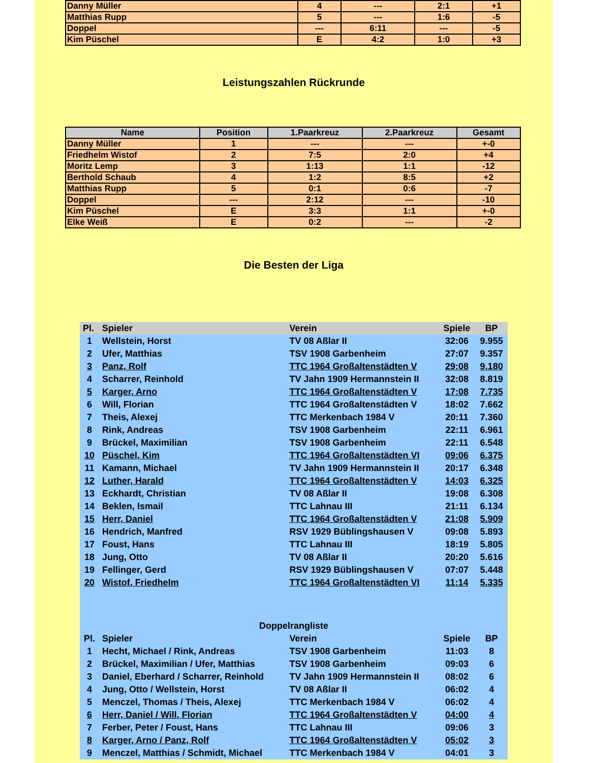| Danny Müller | 4 | --- | 2:1 | +1 |
| Matthias Rupp | 5 | --- | 1:6 | -5 |
| Doppel | --- | 6:11 | --- | -5 |
| Kim Püschel | E | 4:2 | 1:0 | +3 |
Leistungszahlen Rückrunde
| Name | Position | 1.Paarkreuz | 2.Paarkreuz | Gesamt |
| --- | --- | --- | --- | --- |
| Danny Müller | 1 | --- | --- | +-0 |
| Friedhelm Wistof | 2 | 7:5 | 2:0 | +4 |
| Moritz Lemp | 3 | 1:13 | 1:1 | -12 |
| Berthold Schaub | 4 | 1:2 | 8:5 | +2 |
| Matthias Rupp | 5 | 0:1 | 0:6 | -7 |
| Doppel | --- | 2:12 | --- | -10 |
| Kim Püschel | E | 3:3 | 1:1 | +-0 |
| Elke Weiß | E | 0:2 | --- | -2 |
Die Besten der Liga
| Pl. | Spieler | Verein | Spiele | BP |
| --- | --- | --- | --- | --- |
| 1 | Wellstein, Horst | TV 08 Aßlar II | 32:06 | 9.955 |
| 2 | Ufer, Matthias | TSV 1908 Garbenheim | 27:07 | 9.357 |
| 3 | Panz, Rolf | TTC 1964 Großaltenstädten V | 29:08 | 9.180 |
| 4 | Scharrer, Reinhold | TV Jahn 1909 Hermannstein II | 32:08 | 8.819 |
| 5 | Karger, Arno | TTC 1964 Großaltenstädten V | 17:08 | 7.735 |
| 6 | Will, Florian | TTC 1964 Großaltenstädten V | 18:02 | 7.662 |
| 7 | Theis, Alexej | TTC Merkenbach 1984 V | 20:11 | 7.360 |
| 8 | Rink, Andreas | TSV 1908 Garbenheim | 22:11 | 6.961 |
| 9 | Brückel, Maximilian | TSV 1908 Garbenheim | 22:11 | 6.548 |
| 10 | Püschel, Kim | TTC 1964 Großaltenstädten VI | 09:06 | 6.375 |
| 11 | Kamann, Michael | TV Jahn 1909 Hermannstein II | 20:17 | 6.348 |
| 12 | Luther, Harald | TTC 1964 Großaltenstädten V | 14:03 | 6.325 |
| 13 | Eckhardt, Christian | TV 08 Aßlar II | 19:08 | 6.308 |
| 14 | Beklen, Ismail | TTC Lahnau III | 21:11 | 6.134 |
| 15 | Herr, Daniel | TTC 1964 Großaltenstädten V | 21:08 | 5.909 |
| 16 | Hendrich, Manfred | RSV 1929 Büblingshausen V | 09:08 | 5.893 |
| 17 | Foust, Hans | TTC Lahnau III | 18:19 | 5.805 |
| 18 | Jung, Otto | TV 08 Aßlar II | 20:20 | 5.616 |
| 19 | Fellinger, Gerd | RSV 1929 Büblingshausen V | 07:07 | 5.448 |
| 20 | Wistof, Friedhelm | TTC 1964 Großaltenstädten VI | 11:14 | 5.335 |
| Doppelrangliste | | | | |
| Pl. | Spieler | Verein | Spiele | BP |
| 1 | Hecht, Michael / Rink, Andreas | TSV 1908 Garbenheim | 11:03 | 8 |
| 2 | Brückel, Maximilian / Ufer, Matthias | TSV 1908 Garbenheim | 09:03 | 6 |
| 3 | Daniel, Eberhard / Scharrer, Reinhold | TV Jahn 1909 Hermannstein II | 08:02 | 6 |
| 4 | Jung, Otto / Wellstein, Horst | TV 08 Aßlar II | 06:02 | 4 |
| 5 | Menczel, Thomas / Theis, Alexej | TTC Merkenbach 1984 V | 06:02 | 4 |
| 6 | Herr, Daniel / Will, Florian | TTC 1964 Großaltenstädten V | 04:00 | 4 |
| 7 | Ferber, Peter / Foust, Hans | TTC Lahnau III | 09:06 | 3 |
| 8 | Karger, Arno / Panz, Rolf | TTC 1964 Großaltenstädten V | 05:02 | 3 |
| 9 | Menczel, Matthias / Schmidt, Michael | TTC Merkenbach 1984 V | 04:01 | 3 |